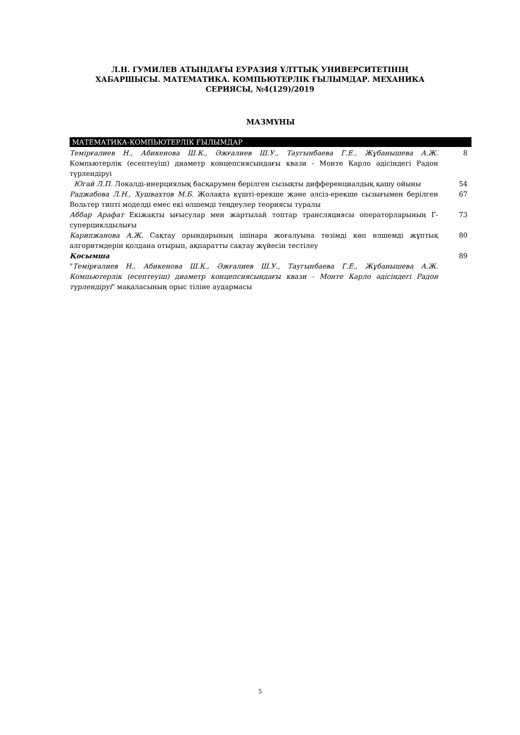Л.Н. ГУМИЛЕВ АТЫНДАҒЫ ЕУРАЗИЯ ҰЛТТЫҚ УНИВЕРСИТЕТІНІҢ
ХАБАРШЫСЫ. МАТЕМАТИКА. КОМПЬЮТЕРЛІК ҒЫЛЫМДАР. МЕХАНИКА
СЕРИЯСЫ, №4(129)/2019
МАЗМҰНЫ
МАТЕМАТИКА-КОМПЬЮТЕРЛІК ҒЫЛЫМДАР
Темірғалиев Н., Абикенова Ш.К., Әжғалиев Ш.У., Таугынбаева Г.Е., Жұбанышева А.Ж. Компьютерлік (есептеуіш) диаметр концепсиясындағы квази - Монте Карло әдісіндегі Радон түрлендіруі
8
Югай Л.П. Локалді-инерциялық басқарумен берілген сызықты дифференциалдық қашу ойыны
54
Раджабова Л.Н., Хушвахтов М.Б. Жолақта күшті-ерекше және әлсіз-ерекше сызығымен берілген Вольтер типті моделді емес екі өлшемді теңдеулер теориясы туралы
67
Аббар Арафат Екіжақты ығысулар мен жартылай топтар трансляциясы операторларының Г-суперциклдылығы
73
Карипжанова А.Ж. Сақтау орындарының ішінара жоғалуына төзімді көп өлшемді жұптық алгоритмдерін қолдана отырып, ақпаратты сақтау жүйесін тестілеу
80
Қосымша 89
"Темірғалиев Н., Абикенова Ш.К., Әжғалиев Ш.У., Таугынбаева Г.Е., Жұбанышева А.Ж. Компьютерлік (есептеуіш) диаметр концепсиясындағы квази - Монте Карло әдісіндегі Радон түрлендіруі" мақаласының орыс тіліне аудармасы
5